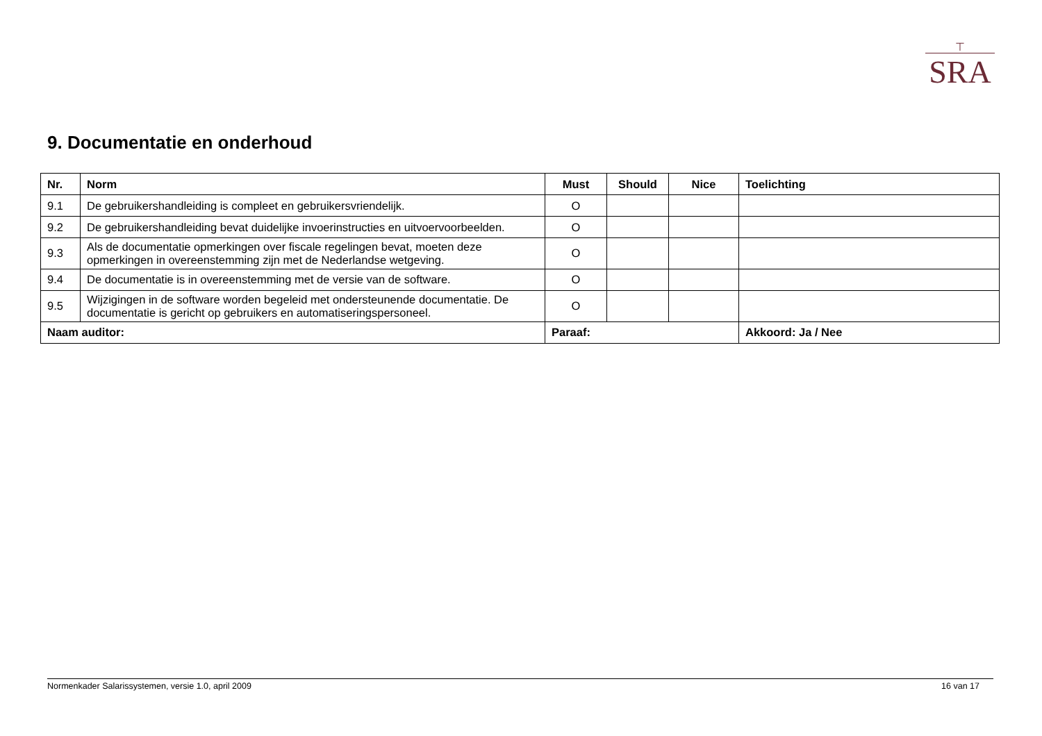⊤
SRA
9. Documentatie en onderhoud
| Nr. | Norm | Must | Should | Nice | Toelichting |
| --- | --- | --- | --- | --- | --- |
| 9.1 | De gebruikershandleiding is compleet en gebruikersvriendelijk. | O | | | |
| 9.2 | De gebruikershandleiding bevat duidelijke invoerinstructies en uitvoervoorbeelden. | O | | | |
| 9.3 | Als de documentatie opmerkingen over fiscale regelingen bevat, moeten deze opmerkingen in overeenstemming zijn met de Nederlandse wetgeving. | O | | | |
| 9.4 | De documentatie is in overeenstemming met de versie van de software. | O | | | |
| 9.5 | Wijzigingen in de software worden begeleid met ondersteunende documentatie. De documentatie is gericht op gebruikers en automatiseringspersoneel. | O | | | |
| Naam auditor: | | Paraaf: | | | Akkoord: Ja / Nee |
Normenkader Salarissystemen, versie 1.0, april 2009 16 van 17